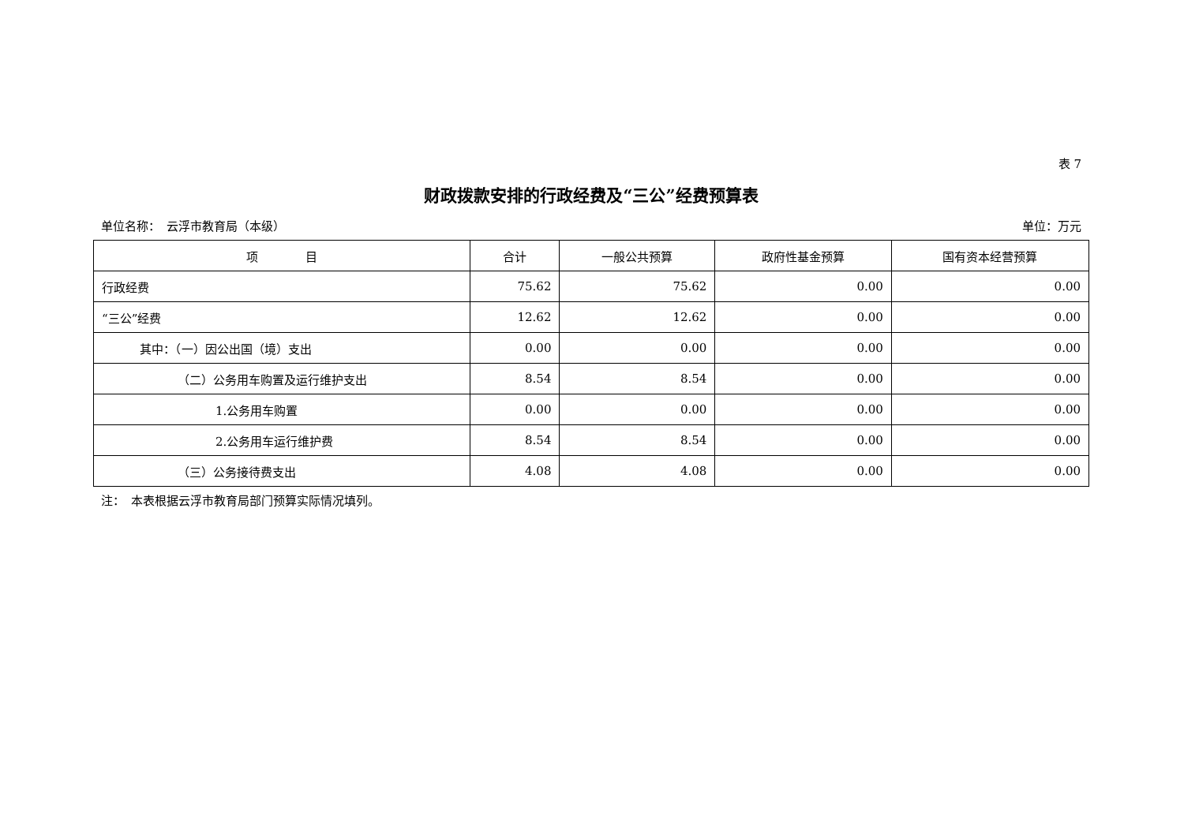表 7
财政拨款安排的行政经费及“三公”经费预算表
单位名称：　云浮市教育局（本级） 单位：万元
| 项 目 | 合计 | 一般公共预算 | 政府性基金预算 | 国有资本经营预算 |
| --- | --- | --- | --- | --- |
| 行政经费 | 75.62 | 75.62 | 0.00 | 0.00 |
| “三公”经费 | 12.62 | 12.62 | 0.00 | 0.00 |
| 其中：（一）因公出国（境）支出 | 0.00 | 0.00 | 0.00 | 0.00 |
| （二）公务用车购置及运行维护支出 | 8.54 | 8.54 | 0.00 | 0.00 |
| 1.公务用车购置 | 0.00 | 0.00 | 0.00 | 0.00 |
| 2.公务用车运行维护费 | 8.54 | 8.54 | 0.00 | 0.00 |
| （三）公务接待费支出 | 4.08 | 4.08 | 0.00 | 0.00 |
注：　本表根据云浮市教育局部门预算实际情况填列。